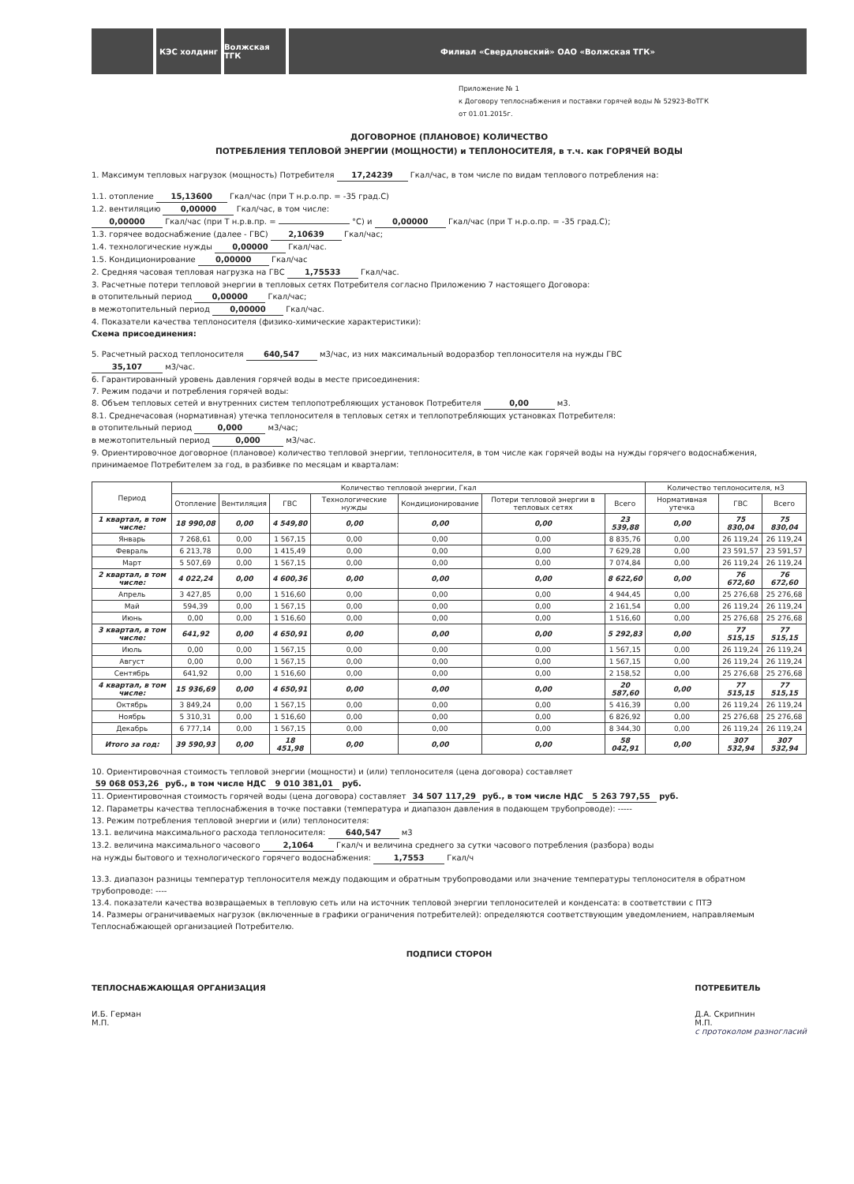КЭС холдинг Волжская ТГК Филиал «Свердловский» ОАО «Волжская ТГК»
Приложение № 1
к Договору теплоснабжения и поставки горячей воды № 52923-ВоТГК
от 01.01.2015г.
ДОГОВОРНОЕ (ПЛАНОВОЕ) КОЛИЧЕСТВО
ПОТРЕБЛЕНИЯ ТЕПЛОВОЙ ЭНЕРГИИ (МОЩНОСТИ) и ТЕПЛОНОСИТЕЛЯ, в т.ч. как ГОРЯЧЕЙ ВОДЫ
1. Максимум тепловых нагрузок (мощность) Потребителя 17,24239 Гкал/час, в том числе по видам теплового потребления на:
1.1. отопление 15,13600 Гкал/час (при Т н.р.о.пр. = -35 град.С)
1.2. вентиляцию 0,00000 Гкал/час, в том числе:
0,00000 Гкал/час (при Т н.р.в.пр. = °C) и 0,00000 Гкал/час (при Т н.р.о.пр. = -35 град.С);
1.3. горячее водоснабжение (далее - ГВС) 2,10639 Гкал/час;
1.4. технологические нужды 0,00000 Гкал/час.
1.5. Кондиционирование 0,00000 Гкал/час
2. Средняя часовая тепловая нагрузка на ГВС 1,75533 Гкал/час.
3. Расчетные потери тепловой энергии в тепловых сетях Потребителя согласно Приложению 7 настоящего Договора:
в отопительный период 0,00000 Гкал/час;
в межотопительный период 0,00000 Гкал/час.
4. Показатели качества теплоносителя (физико-химические характеристики):
Схема присоединения:
5. Расчетный расход теплоносителя 640,547 м3/час, из них максимальный водоразбор теплоносителя на нужды ГВС
35,107 м3/час.
6. Гарантированный уровень давления горячей воды в месте присоединения:
7. Режим подачи и потребления горячей воды:
8. Объем тепловых сетей и внутренних систем теплопотребляющих установок Потребителя 0,00 м3.
8.1. Среднечасовая (нормативная) утечка теплоносителя в тепловых сетях и теплопотребляющих установках Потребителя:
в отопительный период 0,000 м3/час;
в межотопительный период 0,000 м3/час.
9. Ориентировочное договорное (плановое) количество тепловой энергии, теплоносителя, в том числе как горячей воды на нужды горячего водоснабжения, принимаемое Потребителем за год, в разбивке по месяцам и кварталам:
| Период | Количество тепловой энергии, Гкал | | | | | | | Количество теплоносителя, м3 | | |
| --- | --- | --- | --- | --- | --- | --- | --- | --- | --- | --- |
| | Отопление | Вентиляция | ГВС | Технологические нужды | Кондиционирование | Потери тепловой энергии в тепловых сетях | Всего | Нормативная утечка | ГВС | Всего |
| 1 квартал, в том числе: | 18 990,08 | 0,00 | 4 549,80 | 0,00 | 0,00 | 0,00 | 23 539,88 | 0,00 | 75 830,04 | 75 830,04 |
| Январь | 7 268,61 | 0,00 | 1 567,15 | 0,00 | 0,00 | 0,00 | 8 835,76 | 0,00 | 26 119,24 | 26 119,24 |
| Февраль | 6 213,78 | 0,00 | 1 415,49 | 0,00 | 0,00 | 0,00 | 7 629,28 | 0,00 | 23 591,57 | 23 591,57 |
| Март | 5 507,69 | 0,00 | 1 567,15 | 0,00 | 0,00 | 0,00 | 7 074,84 | 0,00 | 26 119,24 | 26 119,24 |
| 2 квартал, в том числе: | 4 022,24 | 0,00 | 4 600,36 | 0,00 | 0,00 | 0,00 | 8 622,60 | 0,00 | 76 672,60 | 76 672,60 |
| Апрель | 3 427,85 | 0,00 | 1 516,60 | 0,00 | 0,00 | 0,00 | 4 944,45 | 0,00 | 25 276,68 | 25 276,68 |
| Май | 594,39 | 0,00 | 1 567,15 | 0,00 | 0,00 | 0,00 | 2 161,54 | 0,00 | 26 119,24 | 26 119,24 |
| Июнь | 0,00 | 0,00 | 1 516,60 | 0,00 | 0,00 | 0,00 | 1 516,60 | 0,00 | 25 276,68 | 25 276,68 |
| 3 квартал, в том числе: | 641,92 | 0,00 | 4 650,91 | 0,00 | 0,00 | 0,00 | 5 292,83 | 0,00 | 77 515,15 | 77 515,15 |
| Июль | 0,00 | 0,00 | 1 567,15 | 0,00 | 0,00 | 0,00 | 1 567,15 | 0,00 | 26 119,24 | 26 119,24 |
| Август | 0,00 | 0,00 | 1 567,15 | 0,00 | 0,00 | 0,00 | 1 567,15 | 0,00 | 26 119,24 | 26 119,24 |
| Сентябрь | 641,92 | 0,00 | 1 516,60 | 0,00 | 0,00 | 0,00 | 2 158,52 | 0,00 | 25 276,68 | 25 276,68 |
| 4 квартал, в том числе: | 15 936,69 | 0,00 | 4 650,91 | 0,00 | 0,00 | 0,00 | 20 587,60 | 0,00 | 77 515,15 | 77 515,15 |
| Октябрь | 3 849,24 | 0,00 | 1 567,15 | 0,00 | 0,00 | 0,00 | 5 416,39 | 0,00 | 26 119,24 | 26 119,24 |
| Ноябрь | 5 310,31 | 0,00 | 1 516,60 | 0,00 | 0,00 | 0,00 | 6 826,92 | 0,00 | 25 276,68 | 25 276,68 |
| Декабрь | 6 777,14 | 0,00 | 1 567,15 | 0,00 | 0,00 | 0,00 | 8 344,30 | 0,00 | 26 119,24 | 26 119,24 |
| Итого за год: | 39 590,93 | 0,00 | 18 451,98 | 0,00 | 0,00 | 0,00 | 58 042,91 | 0,00 | 307 532,94 | 307 532,94 |
10. Ориентировочная стоимость тепловой энергии (мощности) и (или) теплоносителя (цена договора) составляет
59 068 053,26 руб., в том числе НДС 9 010 381,01 руб.
11. Ориентировочная стоимость горячей воды (цена договора) составляет 34 507 117,29 руб., в том числе НДС 5 263 797,55 руб.
12. Параметры качества теплоснабжения в точке поставки (температура и диапазон давления в подающем трубопроводе): -----
13. Режим потребления тепловой энергии и (или) теплоносителя:
13.1. величина максимального расхода теплоносителя: 640,547 м3
13.2. величина максимального часового 2,1064 Гкал/ч и величина среднего за сутки часового потребления (разбора) воды
на нужды бытового и технологического горячего водоснабжения: 1,7553 Гкал/ч
13.3. диапазон разницы температур теплоносителя между подающим и обратным трубопроводами или значение температуры теплоносителя в обратном трубопроводе: ----
13.4. показатели качества возвращаемых в тепловую сеть или на источник тепловой энергии теплоносителей и конденсата: в соответствии с ПТЭ
14. Размеры ограничиваемых нагрузок (включенные в графики ограничения потребителей): определяются соответствующим уведомлением, направляемым Теплоснабжающей организацией Потребителю.
ПОДПИСИ СТОРОН
ТЕПЛОСНАБЖАЮЩАЯ ОРГАНИЗАЦИЯ
И.Б. Герман
М.П.
ПОТРЕБИТЕЛЬ
Д.А. Скрипнин
М.П.
с протоколом разногласий